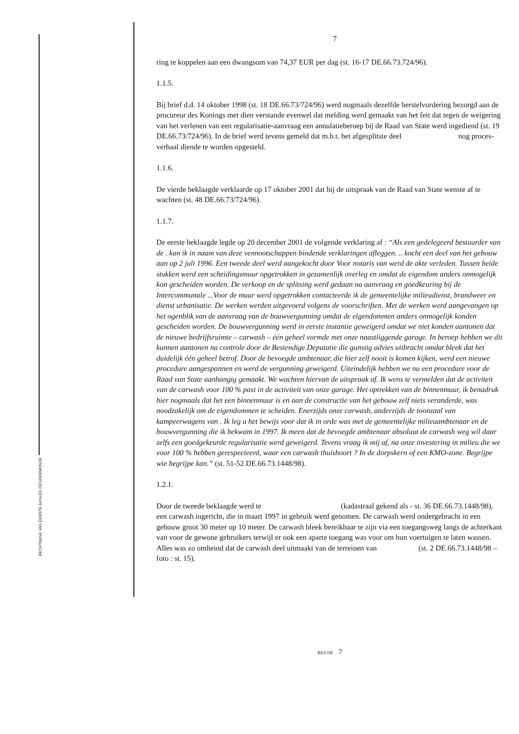RECHTBANK VAN EERSTE AANLEG DENDERMONDE
7
ring te koppelen aan een dwangsom van 74,37 EUR per dag (st. 16-17 DE.66.73.724/96).
1.1.5.
Bij brief d.d. 14 oktober 1998 (st. 18 DE.66.73/724/96) werd nogmaals dezelfde herstelvordering bezorgd aan de procureur des Konings met dien verstande evenwel dat melding werd gemaakt van het feit dat tegen de weigering van het verlenen van een regularisatie-aanvraag een annulatieberoep bij de Raad van State werd ingediend (st. 19 DE.66.73/724/96). In de brief werd tevens gemeld dat m.b.t. het afgesplitste deel nog proces-verbaal diende te worden opgesteld.
1.1.6.
De vierde beklaagde verklaarde op 17 oktober 2001 dat hij de uitspraak van de Raad van State wenste af te wachten (st. 48 DE.66.73/724/96).
1.1.7.
De eerste beklaagde legde op 20 december 2001 de volgende verklaring af : “Als een gedelegeerd bestuurder van de . kan ik in naam van deze vennootschappen bindende verklaringen afleggen. .. kocht een deel van het gebouw aan op 2 juli 1996. Een tweede deel werd aangekocht door Voor notaris van werd de akte verleden. Tussen beide stukken werd een scheidingsmuur opgetrokken in gezamenlijk overleg en omdat de eigendom anders onmogelijk kon gescheiden worden. De verkoop en de splitsing werd gedaan na aanvraag en goedkeuring bij de Intercommunale ...Voor de muur werd opgetrokken contacteerde ik de gemeentelijke milieudienst, brandweer en dienst urbanisatie. De werken werden uitgevoerd volgens de voorschriften. Met de werken werd aangevangen op het ogenblik van de aanvraag van de bouwvergunning omdat de eigendommen anders onmogelijk konden gescheiden worden. De bouwvergunning werd in eerste instantie geweigerd omdat we niet konden aantonen dat de nieuwe bedrijfsruimte – carwash – één geheel vormde met onze naastliggende garage. In beroep hebben we dit kunnen aantonen na controle door de Bestendige Deputatie die gunstig advies uitbracht omdat bleek dat het duidelijk één geheel betrof. Door de bevoegde ambtenaar, die hier zelf nooit is komen kijken, werd een nieuwe procedure aangespannen en werd de vergunning geweigerd. Uiteindelijk hebben we nu een procedure voor de Raad van State aanhangig gemaakt. We wachten hiervan de uitspraak af. Ik wens te vermelden dat de activiteit van de carwash voor 100 % past in de activiteit van onze garage. Het optrekken van de binnenmuur, ik benadruk hier nogmaals dat het een binnenmuur is en aan de constructie van het gebouw zelf niets veranderde, was noodzakelijk om de eigendommen te scheiden. Enerzijds onze carwash, anderzijds de toonzaal van kampeerwagens van . Ik leg u het bewijs voor dat ik in orde was met de gemeentelijke milieuambtenaar en de bouwvergunning die ik bekwam in 1997. Ik meen dat de bevoegde ambtenaar absoluut de carwash weg wil daar zelfs een goedgekeurde regularisatie werd geweigerd. Tevens vraag ik mij af, na onze investering in milieu die we voor 100 % hebben gerespecteerd, waar een carwash thuishoort ? In de dorpskern of een KMO-zone. Begrijpe wie begrijpe kan.” (st. 51-52 DE.66.73.1448/98).
1.2.1.
Door de tweede beklaagde werd te (kadastraal gekend als - st. 36 DE.66.73.1448/98), een carwash ingericht, die in maart 1997 in gebruik werd genomen. De carwash werd ondergebracht in een gebouw groot 30 meter op 10 meter. De carwash bleek bereikbaar te zijn via een toegangsweg langs de achterkant van voor de gewone gebruikers terwijl er ook een aparte toegang was voor om hun voertuigen te laten wassen. Alles was zo omheind dat de carwash deel uitmaakt van de terreinen van (st. 2 DE.66.73.1448/98 – foto : st. 15).
REA DE 7